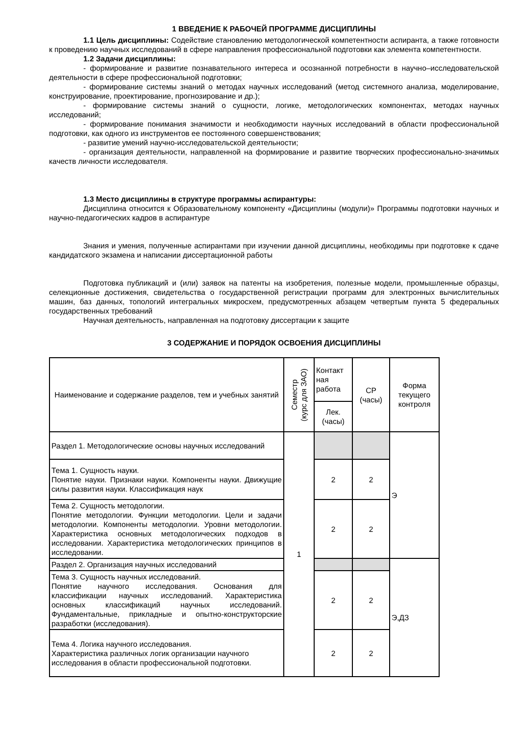1 ВВЕДЕНИЕ К РАБОЧЕЙ ПРОГРАММЕ ДИСЦИПЛИНЫ
1.1 Цель дисциплины: Содействие становлению методологической компетентности аспиранта, а также готовности к проведению научных исследований в сфере направления профессиональной подготовки как элемента компетентности.
1.2 Задачи дисциплины:
- формирование и развитие познавательного интереса и осознанной потребности в научно–исследовательской деятельности в сфере профессиональной подготовки;
- формирование системы знаний о методах научных исследований (метод системного анализа, моделирование, конструирование, проектирование, прогнозирование и др.);
- формирование системы знаний о сущности, логике, методологических компонентах, методах научных исследований;
- формирование понимания значимости и необходимости научных исследований в области профессиональной подготовки, как одного из инструментов ее постоянного совершенствования;
- развитие умений научно-исследовательской деятельности;
- организация деятельности, направленной на формирование и развитие творческих профессионально-значимых качеств личности исследователя.
1.3 Место дисциплины в структуре программы аспирантуры:
Дисциплина относится к Образовательному компоненту «Дисциплины (модули)» Программы подготовки научных и научно-педагогических кадров в аспирантуре
Знания и умения, полученные аспирантами при изучении данной дисциплины, необходимы при подготовке к сдаче кандидатского экзамена и написании диссертационной работы
Подготовка публикаций и (или) заявок на патенты на изобретения, полезные модели, промышленные образцы, селекционные достижения, свидетельства о государственной регистрации программ для электронных вычислительных машин, баз данных, топологий интегральных микросхем, предусмотренных абзацем четвертым пункта 5 федеральных государственных требований
Научная деятельность, направленная на подготовку диссертации к защите
3 СОДЕРЖАНИЕ И ПОРЯДОК ОСВОЕНИЯ ДИСЦИПЛИНЫ
| Наименование и содержание разделов, тем и учебных занятий | Семестр (курс для ЗАО) | Контакт ная работа | СР (часы) | Форма текущего контроля |
| --- | --- | --- | --- | --- |
| | | Лек. (часы) | | |
| Раздел 1. Методологические основы научных исследований | 1 | | | Э |
| Тема 1. Сущность науки. Понятие науки. Признаки науки. Компоненты науки. Движущие силы развития науки. Классификация наук | | 2 | 2 | |
| Тема 2. Сущность методологии. Понятие методологии. Функции методологии. Цели и задачи методологии. Компоненты методологии. Уровни методологии. Характеристика основных методологических подходов в исследовании. Характеристика методологических принципов в исследовании. | | 2 | 2 | |
| Раздел 2. Организация научных исследований | | | | Э,ДЗ |
| Тема 3. Сущность научных исследований. Понятие научного исследования. Основания для классификации научных исследований. Характеристика основных классификаций научных исследований. Фундаментальные, прикладные и опытно-конструкторские разработки (исследования). | | 2 | 2 | |
| Тема 4. Логика научного исследования. Характеристика различных логик организации научного исследования в области профессиональной подготовки. | | 2 | 2 | |